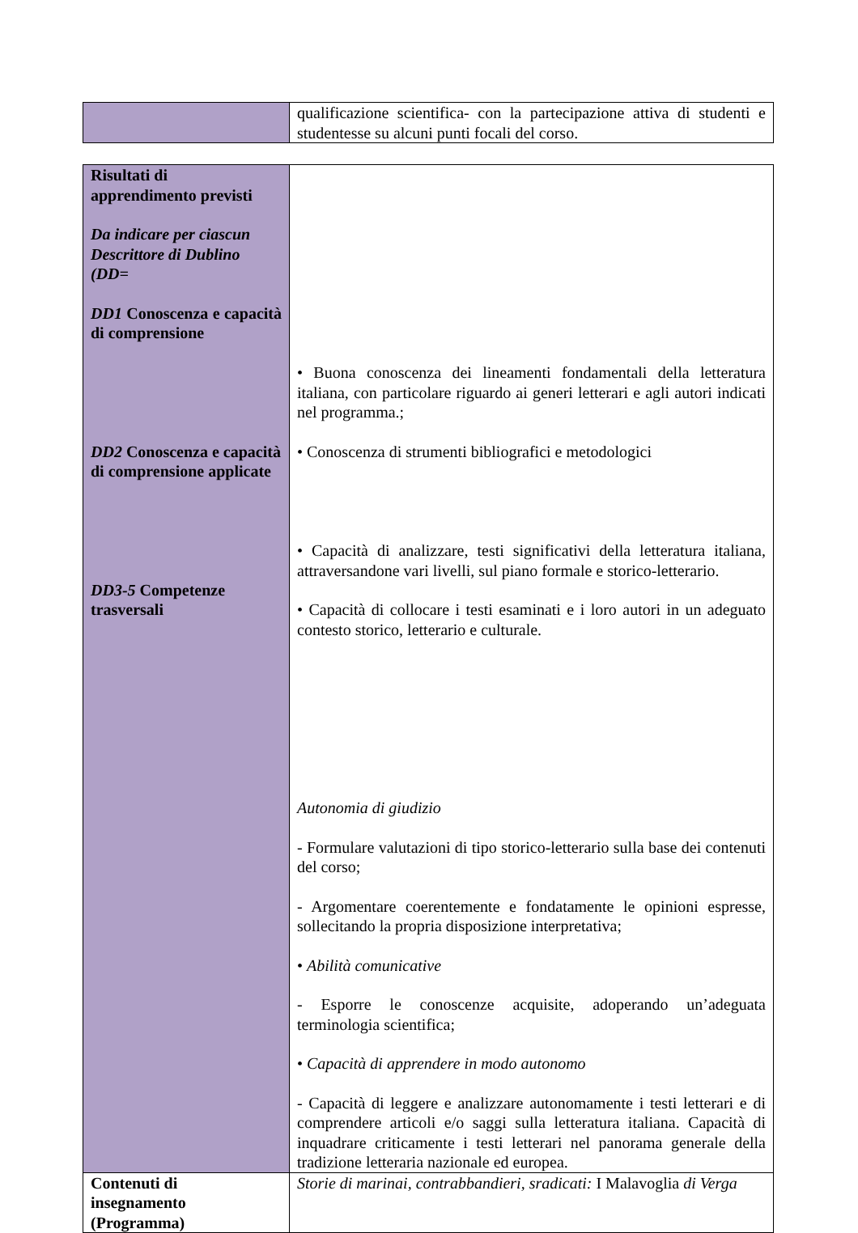| | qualificazione scientifica- con la partecipazione attiva di studenti e studentesse su alcuni punti focali del corso. |
| Risultati di apprendimento previsti Da indicare per ciascun Descrittore di Dublino (DD= DD1 Conoscenza e capacità di comprensione DD2 Conoscenza e capacità di comprensione applicate DD3-5 Competenze trasversali | • Buona conoscenza dei lineamenti fondamentali della letteratura italiana, con particolare riguardo ai generi letterari e agli autori indicati nel programma.; • Conoscenza di strumenti bibliografici e metodologici • Capacità di analizzare, testi significativi della letteratura italiana, attraversandone vari livelli, sul piano formale e storico-letterario. • Capacità di collocare i testi esaminati e i loro autori in un adeguato contesto storico, letterario e culturale. Autonomia di giudizio - Formulare valutazioni di tipo storico-letterario sulla base dei contenuti del corso; - Argomentare coerentemente e fondatamente le opinioni espresse, sollecitando la propria disposizione interpretativa; • Abilità comunicative - Esporre le conoscenze acquisite, adoperando un’adeguata terminologia scientifica; • Capacità di apprendere in modo autonomo - Capacità di leggere e analizzare autonomamente i testi letterari e di comprendere articoli e/o saggi sulla letteratura italiana. Capacità di inquadrare criticamente i testi letterari nel panorama generale della tradizione letteraria nazionale ed europea. |
| Contenuti di insegnamento (Programma) | Storie di marinai, contrabbandieri, sradicati: I Malavoglia di Verga |